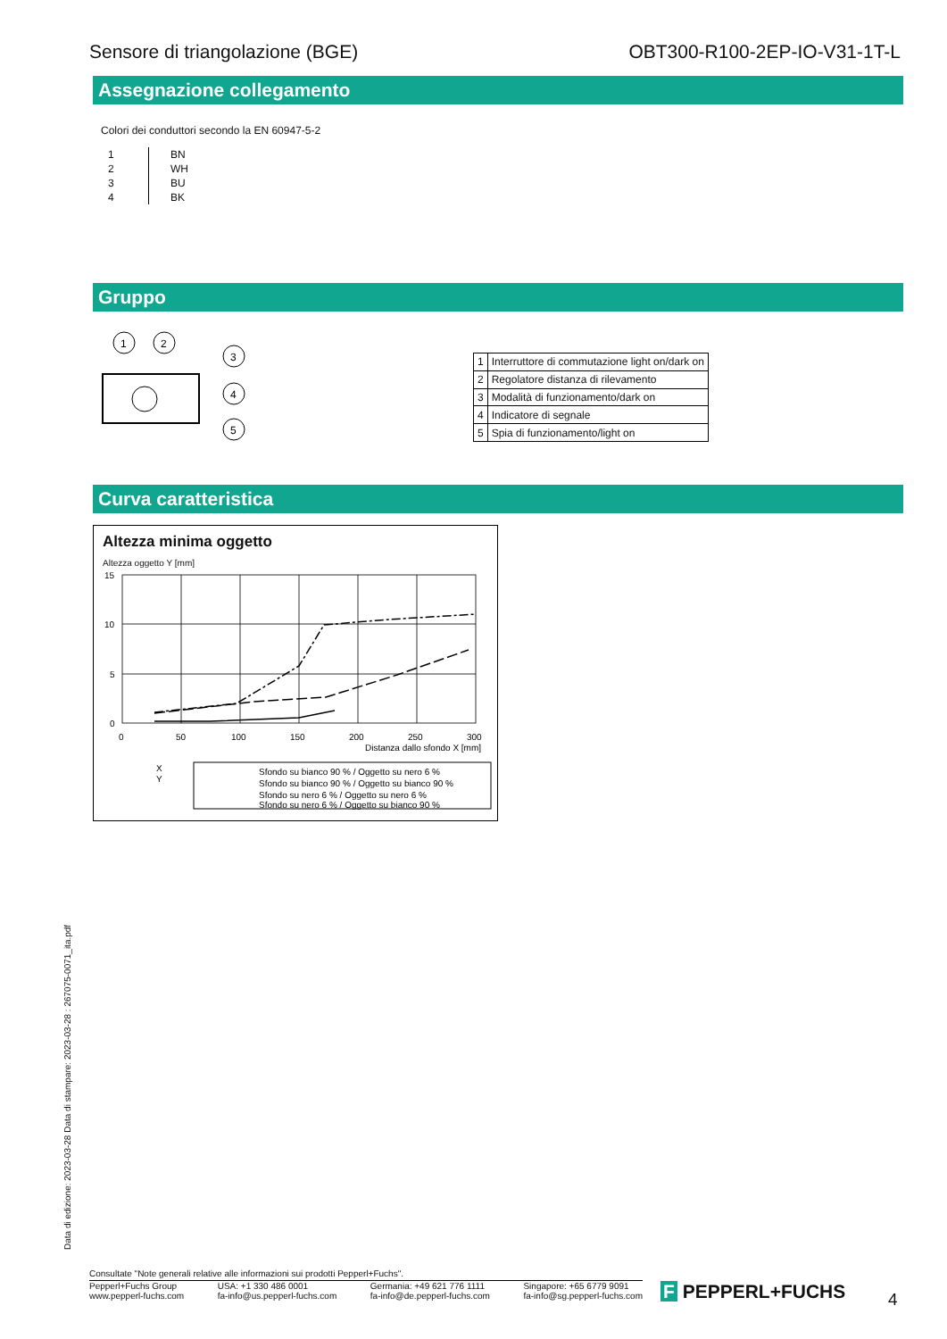Sensore di triangolazione (BGE) OBT300-R100-2EP-IO-V31-1T-L
Assegnazione collegamento
Colori dei conduttori secondo la EN 60947-5-2
| 1 | BN |
| 2 | WH |
| 3 | BU |
| 4 | BK |
Gruppo
1
2
3
4
5
| 1 | Interruttore di commutazione light on/dark on |
| 2 | Regolatore distanza di rilevamento |
| 3 | Modalità di funzionamento/dark on |
| 4 | Indicatore di segnale |
| 5 | Spia di funzionamento/light on |
Curva caratteristica
Altezza minima oggetto
Altezza oggetto Y [mm]
15
10
5
0
0
50
100
150
200
250
300
Distanza dallo sfondo X [mm]
X
Y
Sfondo su bianco 90 % / Oggetto su nero 6 %
Sfondo su bianco 90 % / Oggetto su bianco 90 %
Sfondo su nero 6 % / Oggetto su nero 6 %
Sfondo su nero 6 % / Oggetto su bianco 90 %
Data di edizione: 2023-03-28 Data di stampare: 2023-03-28 : 267075-0071_ita.pdf
Consultate "Note generali relative alle informazioni sui prodotti Pepperl+Fuchs".
Pepperl+Fuchs Group
www.pepperl-fuchs.com
USA: +1 330 486 0001
fa-info@us.pepperl-fuchs.com
Germania: +49 621 776 1111
fa-info@de.pepperl-fuchs.com
Singapore: +65 6779 9091
fa-info@sg.pepperl-fuchs.com
F PEPPERL+FUCHS 4